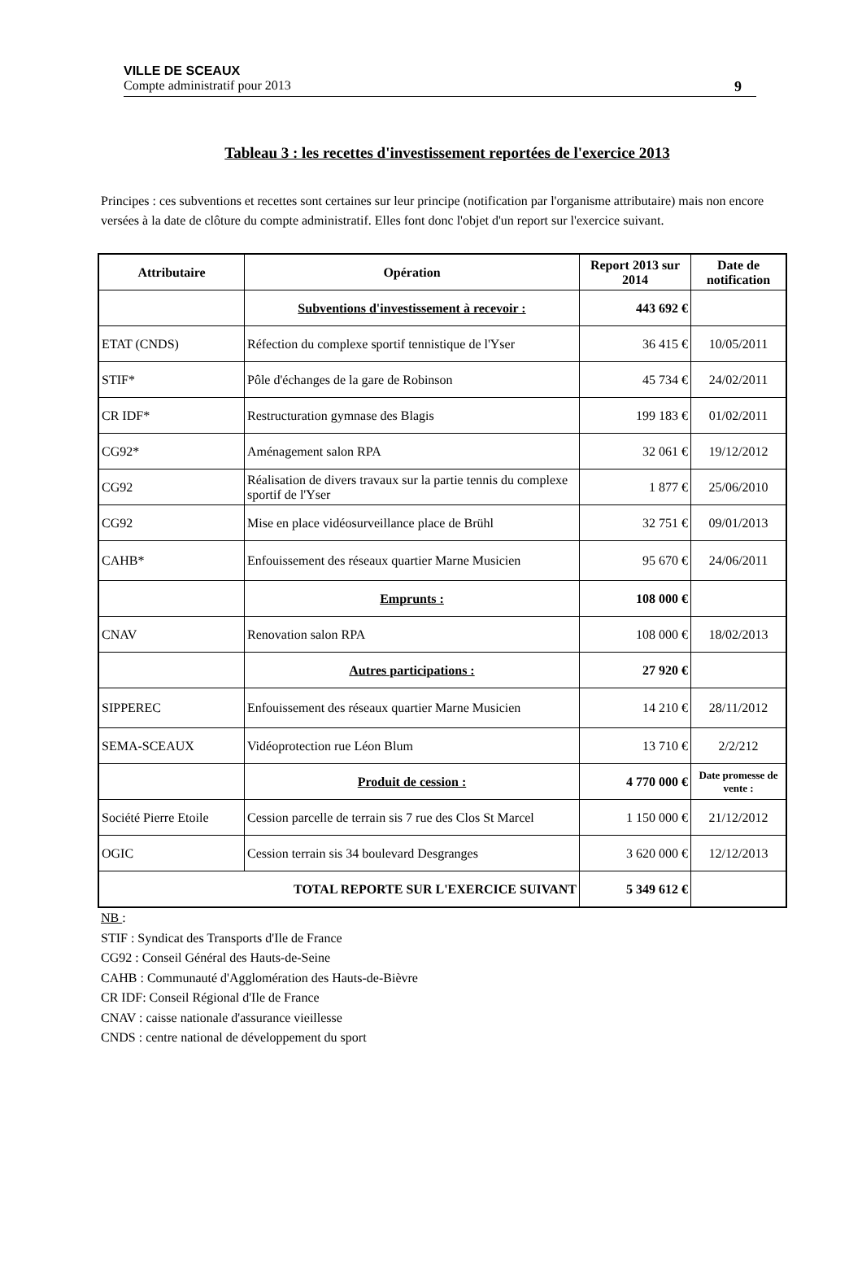VILLE DE SCEAUX
Compte administratif pour 2013 9
Tableau 3 : les recettes d'investissement reportées de l'exercice 2013
Principes : ces subventions et recettes sont certaines sur leur principe (notification par l'organisme attributaire) mais non encore versées à la date de clôture du compte administratif. Elles font donc l'objet d'un report sur l'exercice suivant.
| Attributaire | Opération | Report 2013 sur 2014 | Date de notification |
| --- | --- | --- | --- |
| | Subventions d'investissement à recevoir : | 443 692 € | |
| ETAT (CNDS) | Réfection du complexe sportif tennistique de l'Yser | 36 415 € | 10/05/2011 |
| STIF* | Pôle d'échanges de la gare de Robinson | 45 734 € | 24/02/2011 |
| CR IDF* | Restructuration gymnase des Blagis | 199 183 € | 01/02/2011 |
| CG92* | Aménagement salon RPA | 32 061 € | 19/12/2012 |
| CG92 | Réalisation de divers travaux sur la partie tennis du complexe sportif de l'Yser | 1 877 € | 25/06/2010 |
| CG92 | Mise en place vidéosurveillance place de Brühl | 32 751 € | 09/01/2013 |
| CAHB* | Enfouissement des réseaux quartier Marne Musicien | 95 670 € | 24/06/2011 |
| | Emprunts : | 108 000 € | |
| CNAV | Renovation salon RPA | 108 000 € | 18/02/2013 |
| | Autres participations : | 27 920 € | |
| SIPPEREC | Enfouissement des réseaux quartier Marne Musicien | 14 210 € | 28/11/2012 |
| SEMA-SCEAUX | Vidéoprotection rue Léon Blum | 13 710 € | 2/2/212 |
| | Produit de cession : | 4 770 000 € | Date promesse de vente : |
| Société Pierre Etoile | Cession parcelle de terrain sis 7 rue des Clos St Marcel | 1 150 000 € | 21/12/2012 |
| OGIC | Cession terrain sis 34 boulevard Desgranges | 3 620 000 € | 12/12/2013 |
| TOTAL REPORTE SUR L'EXERCICE SUIVANT | | 5 349 612 € | |
NB :
STIF : Syndicat des Transports d'Ile de France
CG92 : Conseil Général des Hauts-de-Seine
CAHB : Communauté d'Agglomération des Hauts-de-Bièvre
CR IDF: Conseil Régional d'Ile de France
CNAV : caisse nationale d'assurance vieillesse
CNDS : centre national de développement du sport